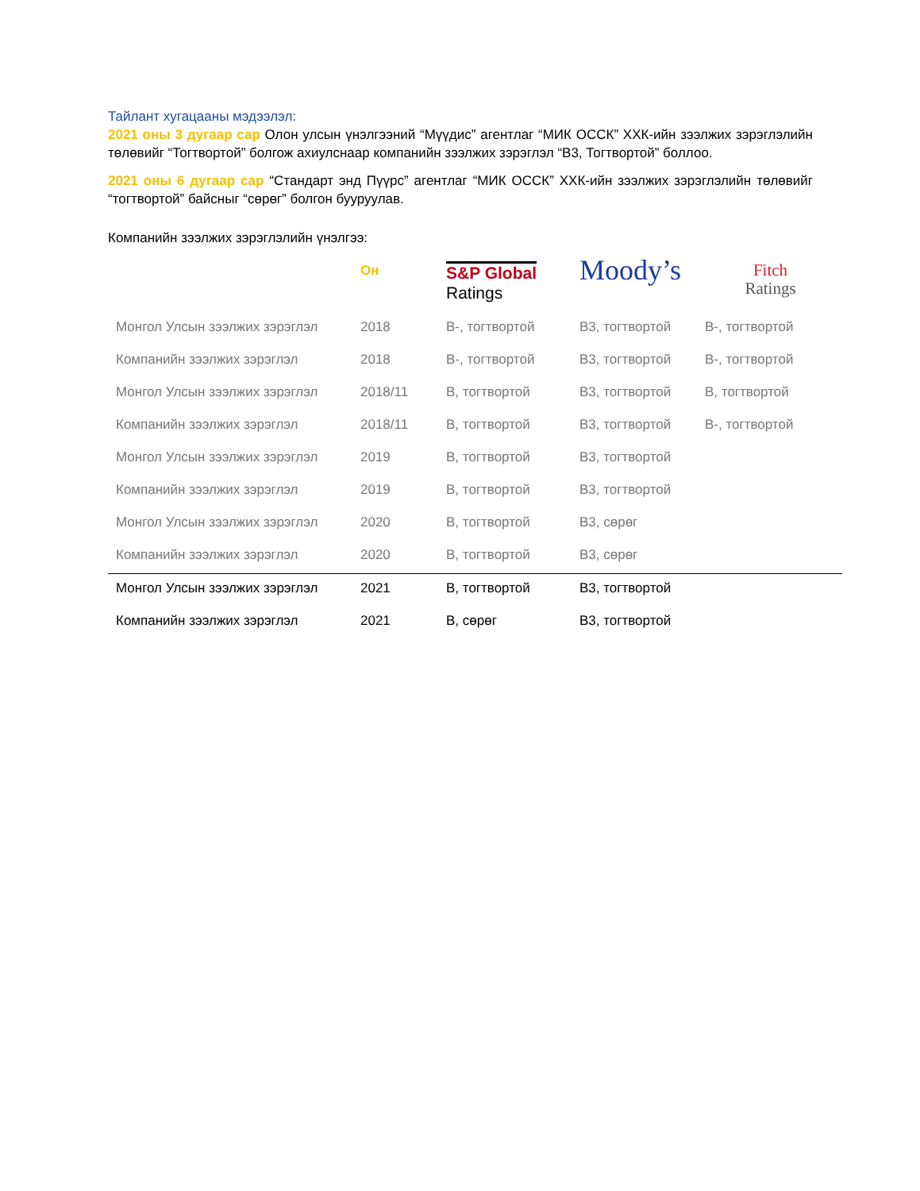Тайлант хугацааны мэдээлэл:
2021 оны 3 дугаар сар Олон улсын үнэлгээний “Мүүдис” агентлаг “МИК ОССК” ХХК-ийн зээлжих зэрэглэлийн төлөвийг “Тогтвортой” болгож ахиулснаар компанийн зээлжих зэрэглэл “B3, Тогтвортой” боллоо.
2021 оны 6 дугаар сар “Стандарт энд Пүүрс” агентлаг “МИК ОССК” ХХК-ийн зээлжих зэрэглэлийн төлөвийг “тогтвортой” байсныг “сөрөг” болгон бууруулав.
Компанийн зээлжих зэрэглэлийн үнэлгээ:
| | Он | S&P Global Ratings | Moody’s | Fitch Ratings |
| --- | --- | --- | --- | --- |
| Монгол Улсын зээлжих зэрэглэл | 2018 | B-, тогтвортой | B3, тогтвортой | B-, тогтвортой |
| Компанийн зээлжих зэрэглэл | 2018 | B-, тогтвортой | B3, тогтвортой | B-, тогтвортой |
| Монгол Улсын зээлжих зэрэглэл | 2018/11 | B, тогтвортой | B3, тогтвортой | B, тогтвортой |
| Компанийн зээлжих зэрэглэл | 2018/11 | B, тогтвортой | B3, тогтвортой | B-, тогтвортой |
| Монгол Улсын зээлжих зэрэглэл | 2019 | B, тогтвортой | B3, тогтвортой | |
| Компанийн зээлжих зэрэглэл | 2019 | B, тогтвортой | B3, тогтвортой | |
| Монгол Улсын зээлжих зэрэглэл | 2020 | B, тогтвортой | B3, сөрөг | |
| Компанийн зээлжих зэрэглэл | 2020 | B, тогтвортой | B3, сөрөг | |
| Монгол Улсын зээлжих зэрэглэл | 2021 | B, тогтвортой | B3, тогтвортой | |
| Компанийн зээлжих зэрэглэл | 2021 | B, сөрөг | B3, тогтвортой | |